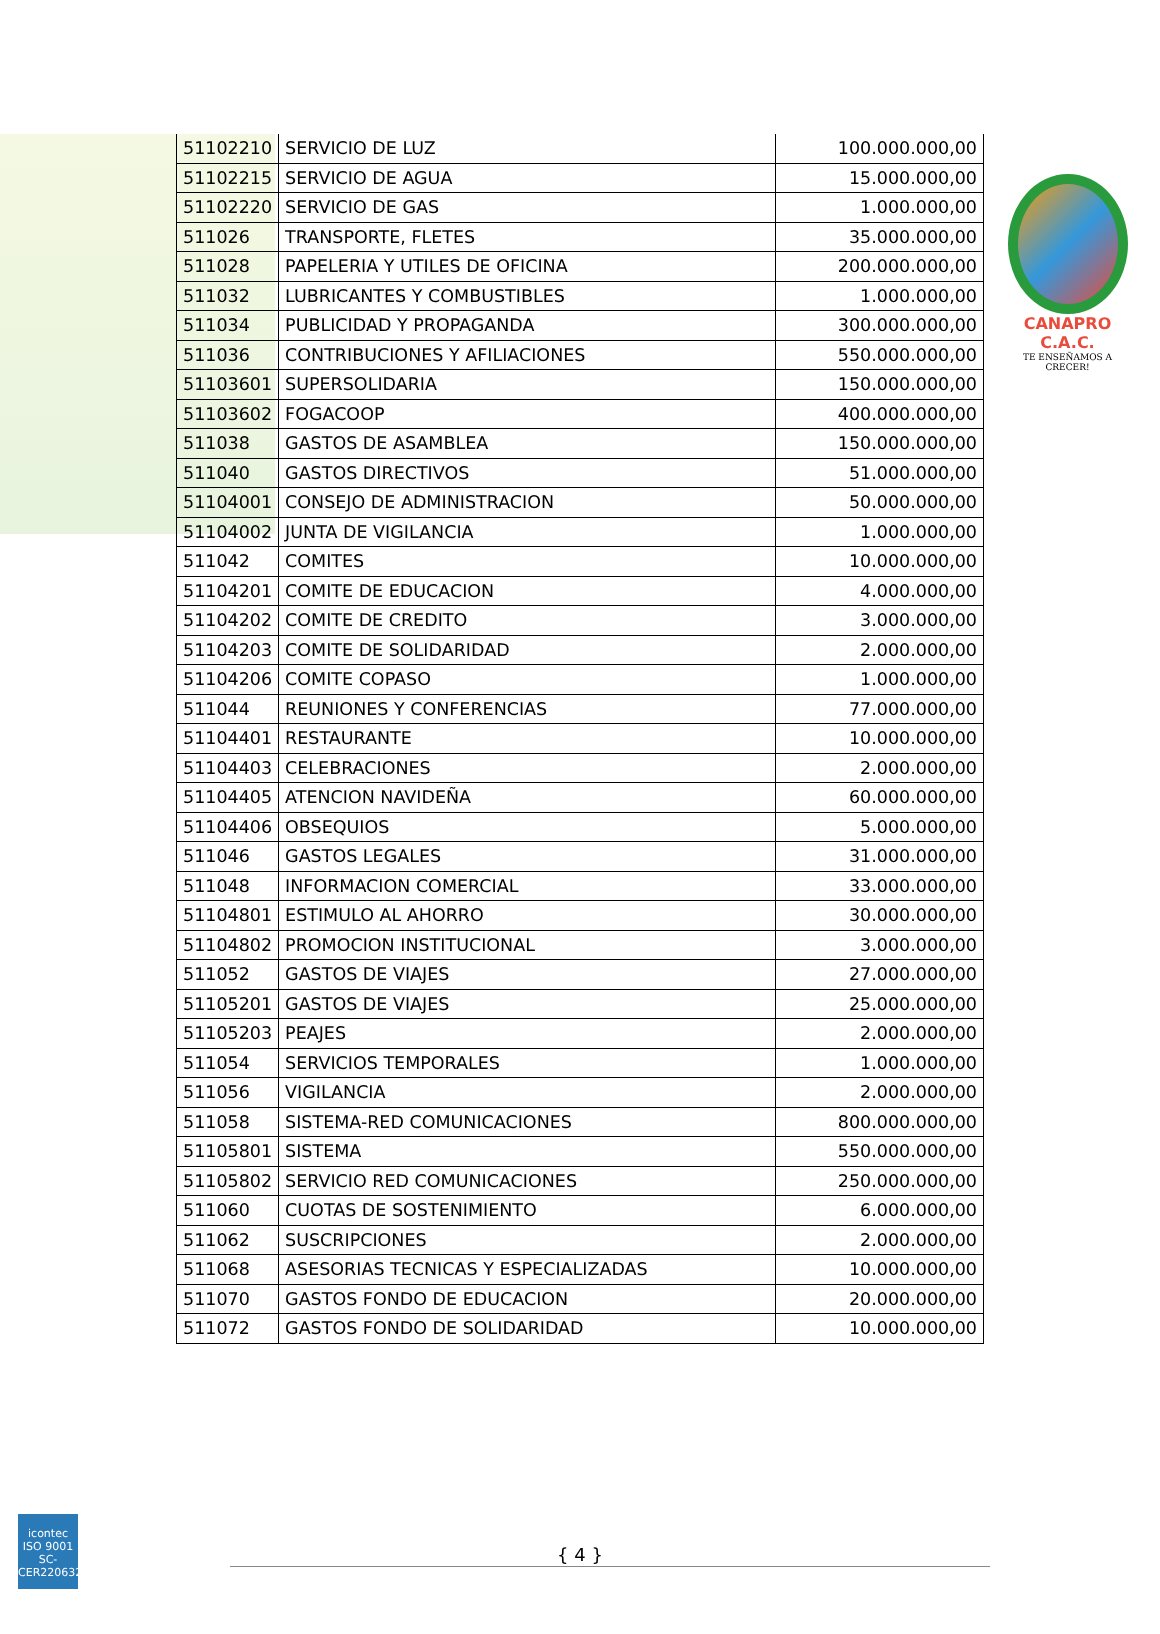CANAPRO C.A.C.
TE ENSEÑAMOS A CRECER!
| 51102210 | SERVICIO DE LUZ | 100.000.000,00 |
| 51102215 | SERVICIO DE AGUA | 15.000.000,00 |
| 51102220 | SERVICIO DE GAS | 1.000.000,00 |
| 511026 | TRANSPORTE, FLETES | 35.000.000,00 |
| 511028 | PAPELERIA Y UTILES DE OFICINA | 200.000.000,00 |
| 511032 | LUBRICANTES Y COMBUSTIBLES | 1.000.000,00 |
| 511034 | PUBLICIDAD Y PROPAGANDA | 300.000.000,00 |
| 511036 | CONTRIBUCIONES Y AFILIACIONES | 550.000.000,00 |
| 51103601 | SUPERSOLIDARIA | 150.000.000,00 |
| 51103602 | FOGACOOP | 400.000.000,00 |
| 511038 | GASTOS DE ASAMBLEA | 150.000.000,00 |
| 511040 | GASTOS DIRECTIVOS | 51.000.000,00 |
| 51104001 | CONSEJO DE ADMINISTRACION | 50.000.000,00 |
| 51104002 | JUNTA DE VIGILANCIA | 1.000.000,00 |
| 511042 | COMITES | 10.000.000,00 |
| 51104201 | COMITE DE EDUCACION | 4.000.000,00 |
| 51104202 | COMITE DE CREDITO | 3.000.000,00 |
| 51104203 | COMITE DE SOLIDARIDAD | 2.000.000,00 |
| 51104206 | COMITE COPASO | 1.000.000,00 |
| 511044 | REUNIONES Y CONFERENCIAS | 77.000.000,00 |
| 51104401 | RESTAURANTE | 10.000.000,00 |
| 51104403 | CELEBRACIONES | 2.000.000,00 |
| 51104405 | ATENCION NAVIDEÑA | 60.000.000,00 |
| 51104406 | OBSEQUIOS | 5.000.000,00 |
| 511046 | GASTOS LEGALES | 31.000.000,00 |
| 511048 | INFORMACION COMERCIAL | 33.000.000,00 |
| 51104801 | ESTIMULO AL AHORRO | 30.000.000,00 |
| 51104802 | PROMOCION INSTITUCIONAL | 3.000.000,00 |
| 511052 | GASTOS DE VIAJES | 27.000.000,00 |
| 51105201 | GASTOS DE VIAJES | 25.000.000,00 |
| 51105203 | PEAJES | 2.000.000,00 |
| 511054 | SERVICIOS TEMPORALES | 1.000.000,00 |
| 511056 | VIGILANCIA | 2.000.000,00 |
| 511058 | SISTEMA-RED COMUNICACIONES | 800.000.000,00 |
| 51105801 | SISTEMA | 550.000.000,00 |
| 51105802 | SERVICIO RED COMUNICACIONES | 250.000.000,00 |
| 511060 | CUOTAS DE SOSTENIMIENTO | 6.000.000,00 |
| 511062 | SUSCRIPCIONES | 2.000.000,00 |
| 511068 | ASESORIAS TECNICAS Y ESPECIALIZADAS | 10.000.000,00 |
| 511070 | GASTOS FONDO DE EDUCACION | 20.000.000,00 |
| 511072 | GASTOS FONDO DE SOLIDARIDAD | 10.000.000,00 |
icontec
ISO 9001
SC-CER220632
{ 4 }